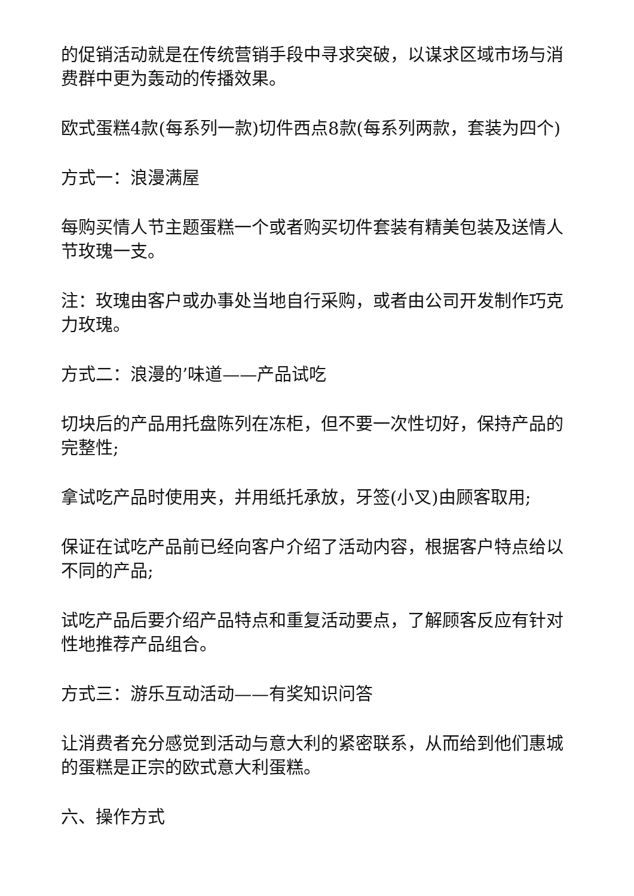的促销活动就是在传统营销手段中寻求突破，以谋求区域市场与消费群中更为轰动的传播效果。
欧式蛋糕4款(每系列一款)切件西点8款(每系列两款，套装为四个)
方式一：浪漫满屋
每购买情人节主题蛋糕一个或者购买切件套装有精美包装及送情人节玫瑰一支。
注：玫瑰由客户或办事处当地自行采购，或者由公司开发制作巧克力玫瑰。
方式二：浪漫的’味道——产品试吃
切块后的产品用托盘陈列在冻柜，但不要一次性切好，保持产品的完整性;
拿试吃产品时使用夹，并用纸托承放，牙签(小叉)由顾客取用;
保证在试吃产品前已经向客户介绍了活动内容，根据客户特点给以不同的产品;
试吃产品后要介绍产品特点和重复活动要点，了解顾客反应有针对性地推荐产品组合。
方式三：游乐互动活动——有奖知识问答
让消费者充分感觉到活动与意大利的紧密联系，从而给到他们惠城的蛋糕是正宗的欧式意大利蛋糕。
六、操作方式